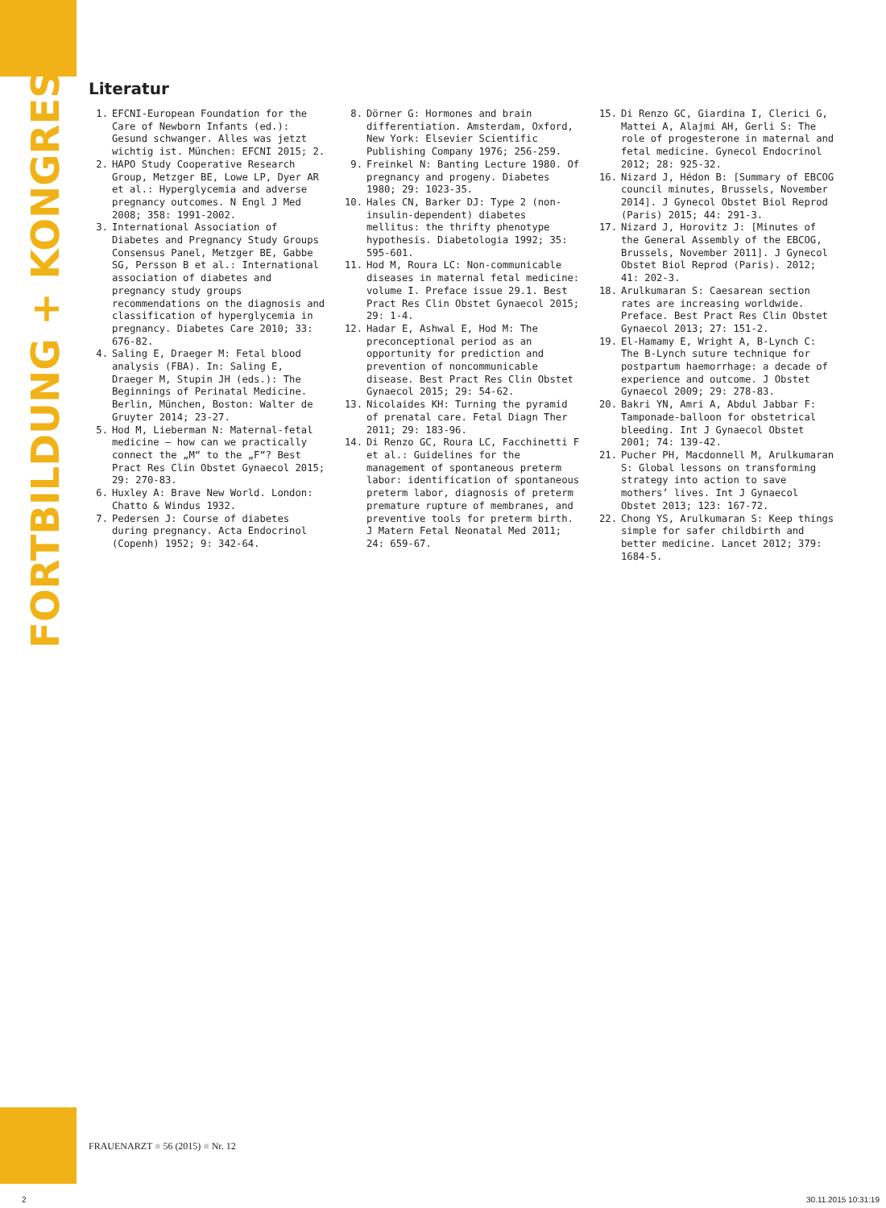FORTBILDUNG + KONGRESS
Literatur
1. EFCNI-European Foundation for the Care of Newborn Infants (ed.): Gesund schwanger. Alles was jetzt wichtig ist. München: EFCNI 2015; 2.
2. HAPO Study Cooperative Research Group, Metzger BE, Lowe LP, Dyer AR et al.: Hyperglycemia and adverse pregnancy outcomes. N Engl J Med 2008; 358: 1991-2002.
3. International Association of Diabetes and Pregnancy Study Groups Consensus Panel, Metzger BE, Gabbe SG, Persson B et al.: International association of diabetes and pregnancy study groups recommendations on the diagnosis and classification of hyperglycemia in pregnancy. Diabetes Care 2010; 33: 676-82.
4. Saling E, Draeger M: Fetal blood analysis (FBA). In: Saling E, Draeger M, Stupin JH (eds.): The Beginnings of Perinatal Medicine. Berlin, München, Boston: Walter de Gruyter 2014; 23-27.
5. Hod M, Lieberman N: Maternal-fetal medicine – how can we practically connect the „M“ to the „F“? Best Pract Res Clin Obstet Gynaecol 2015; 29: 270-83.
6. Huxley A: Brave New World. London: Chatto & Windus 1932.
7. Pedersen J: Course of diabetes during pregnancy. Acta Endocrinol (Copenh) 1952; 9: 342-64.
8. Dörner G: Hormones and brain differentiation. Amsterdam, Oxford, New York: Elsevier Scientific Publishing Company 1976; 256-259.
9. Freinkel N: Banting Lecture 1980. Of pregnancy and progeny. Diabetes 1980; 29: 1023-35.
10. Hales CN, Barker DJ: Type 2 (non-insulin-dependent) diabetes mellitus: the thrifty phenotype hypothesis. Diabetologia 1992; 35: 595-601.
11. Hod M, Roura LC: Non-communicable diseases in maternal fetal medicine: volume I. Preface issue 29.1. Best Pract Res Clin Obstet Gynaecol 2015; 29: 1-4.
12. Hadar E, Ashwal E, Hod M: The preconceptional period as an opportunity for prediction and prevention of noncommunicable disease. Best Pract Res Clin Obstet Gynaecol 2015; 29: 54-62.
13. Nicolaides KH: Turning the pyramid of prenatal care. Fetal Diagn Ther 2011; 29: 183-96.
14. Di Renzo GC, Roura LC, Facchinetti F et al.: Guidelines for the management of spontaneous preterm labor: identification of spontaneous preterm labor, diagnosis of preterm premature rupture of membranes, and preventive tools for preterm birth. J Matern Fetal Neonatal Med 2011; 24: 659-67.
15. Di Renzo GC, Giardina I, Clerici G, Mattei A, Alajmi AH, Gerli S: The role of progesterone in maternal and fetal medicine. Gynecol Endocrinol 2012; 28: 925-32.
16. Nizard J, Hédon B: [Summary of EBCOG council minutes, Brussels, November 2014]. J Gynecol Obstet Biol Reprod (Paris) 2015; 44: 291-3.
17. Nizard J, Horovitz J: [Minutes of the General Assembly of the EBCOG, Brussels, November 2011]. J Gynecol Obstet Biol Reprod (Paris). 2012; 41: 202-3.
18. Arulkumaran S: Caesarean section rates are increasing worldwide. Preface. Best Pract Res Clin Obstet Gynaecol 2013; 27: 151-2.
19. El-Hamamy E, Wright A, B-Lynch C: The B-Lynch suture technique for postpartum haemorrhage: a decade of experience and outcome. J Obstet Gynaecol 2009; 29: 278-83.
20. Bakri YN, Amri A, Abdul Jabbar F: Tamponade-balloon for obstetrical bleeding. Int J Gynaecol Obstet 2001; 74: 139-42.
21. Pucher PH, Macdonnell M, Arulkumaran S: Global lessons on transforming strategy into action to save mothers’ lives. Int J Gynaecol Obstet 2013; 123: 167-72.
22. Chong YS, Arulkumaran S: Keep things simple for safer childbirth and better medicine. Lancet 2012; 379: 1684-5.
FRAUENARZT ■ 56 (2015) ■ Nr. 12
2 30.11.2015 10:31:19